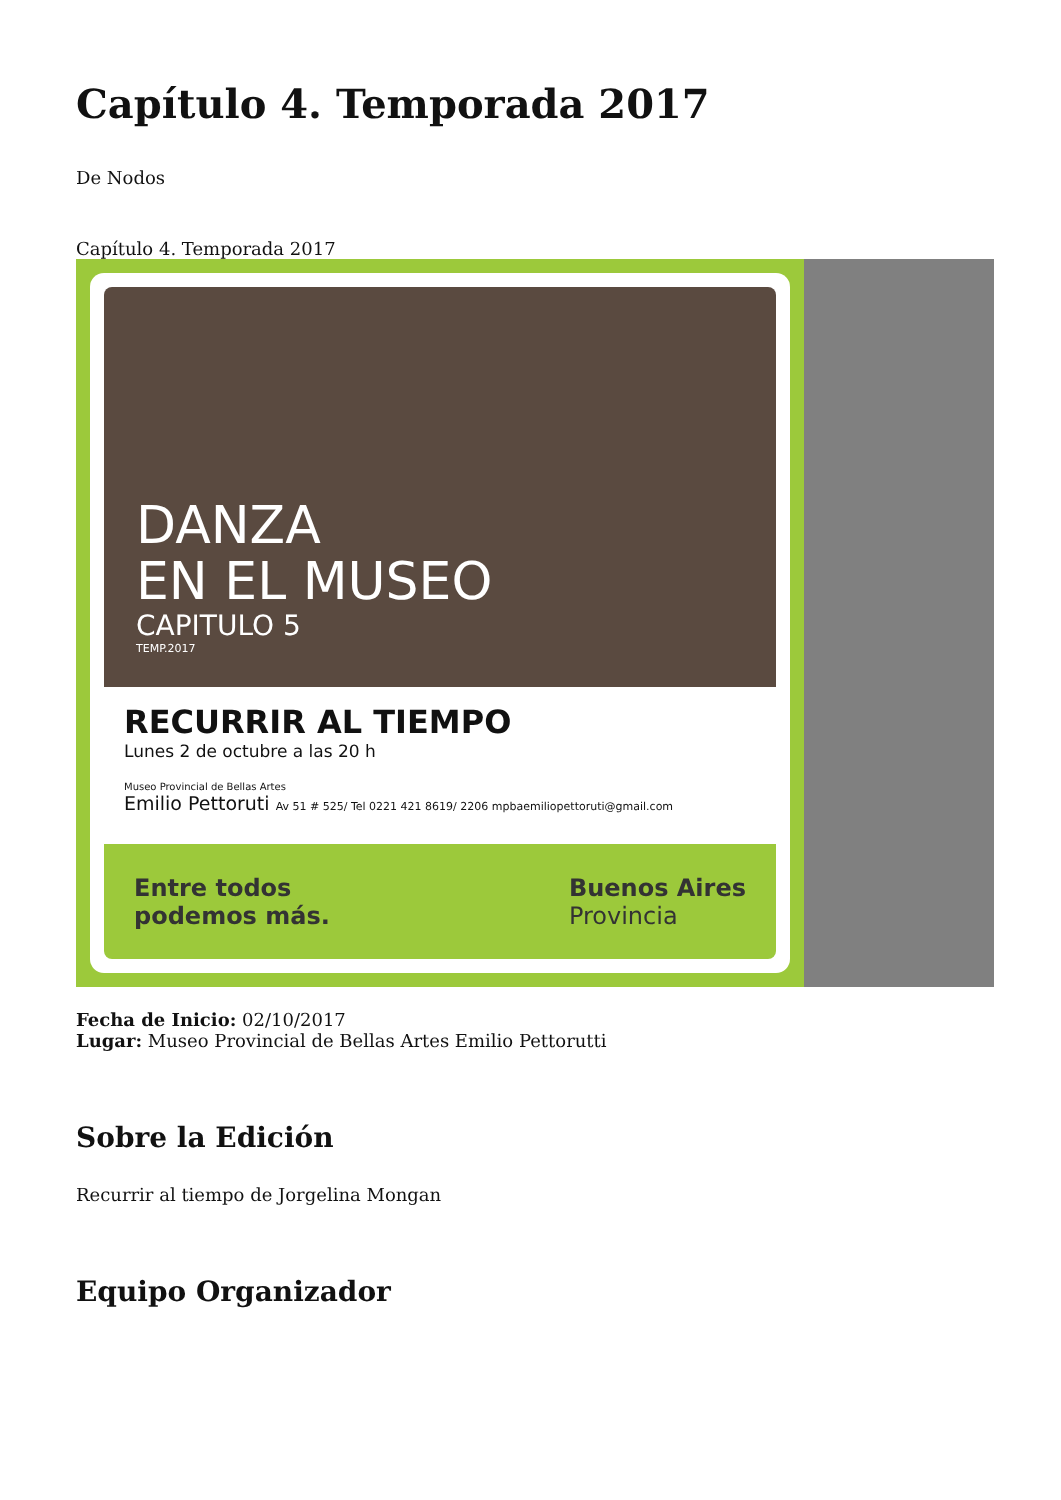Capítulo 4. Temporada 2017
De Nodos
Capítulo 4. Temporada 2017
DANZA
EN EL MUSEO
CAPITULO 5
TEMP.2017
RECURRIR AL TIEMPO
Lunes 2 de octubre a las 20 h
Museo Provincial de Bellas Artes
Emilio Pettoruti Av 51 # 525/ Tel 0221 421 8619/ 2206 mpbaemiliopettoruti@gmail.com
Entre todos
podemos más.
Buenos Aires
Provincia
Fecha de Inicio: 02/10/2017
Lugar: Museo Provincial de Bellas Artes Emilio Pettorutti
Sobre la Edición
Recurrir al tiempo de Jorgelina Mongan
Equipo Organizador